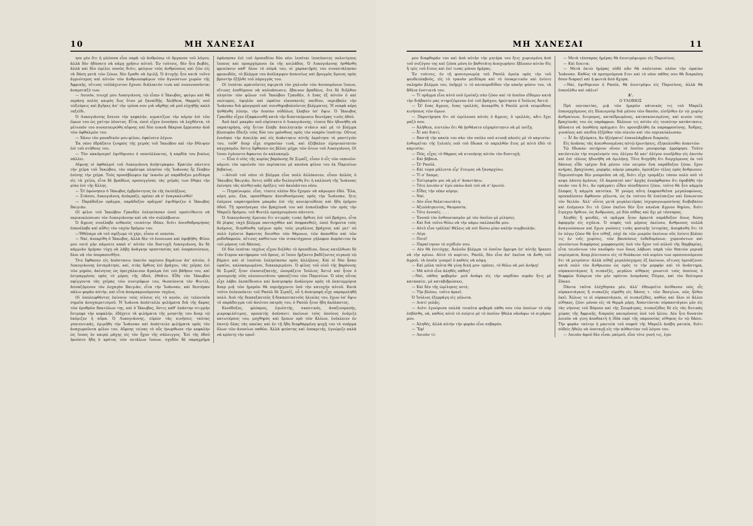10 ΜΗ ΧΑΝΕΣΑΙ
ησε μὲν ὅτι ἡ γλῶσσα εἶνε παρὰ τῷ ἀνθρώπῳ τὸ ὄργανον τοῦ λόγου, ἀλλὰ δὲν ἠδύνατο νὰ κάμῃ χρῆσιν αὐτοῦ. Ἐν τούτοις, δὲν ἦτο βωβός, ἀλλὰ καὶ δὲν ὡμίλει ποσῶς διότι, φεύγων τοὺς ἀνθρώπους καὶ ζῶν εἰς τὰ δάση μετὰ τῶν ζώων, δὲν ἔμαθε νὰ ὁμιλῇ. Ὁ ἀτυχὴς ἦτο κατὰ τοῦτο ἀγριώτερος καὶ αὐτῶν τῶν ἀνθρωποφάγων τῶν ἀγνώστων χωρῶν τῆς Ἀφρικῆς, οἵτινες τοὐλάχιστον ἔχουσι διάλεκτόν τινα καὶ συνεννοοῦνται ἀναμεταξύ των.
— Λοιπόν, πτωχέ μου Λυκογιάννη, τῷ εἶπεν ὁ Ἰάκωβος, φεύγω καὶ θὰ περάσῃ πολὺς καιρὸς ἕως ὅτου μὲ ξαναϊδῇς. Ἀλήθεια, θαρρεῖς ποῦ τὠξεύρεις καὶ βγῆκες ἀπ' τὴν τρύπα σου γιὰ νἄρθῃς νὰ μοῦ εὐχηθῇς καλὸ ταξεῖδι.
Ὁ Λυκογιάννης ἔσεισε τὴν κεφαλήν, κυματίζων τὴν κόμην ἐπὶ τῶν ὤμων του ὡς χαίτην λέοντος. Εἶτα, ὡσεὶ εἶχεν ἐννοήσει τὰ λεχθέντα, τὸ μέτωπόν του συνεσπειρώθη αἴφνης καὶ δύο πυκνὰ δάκρυα ἔρρευσαν ἀπὸ τῶν ὀφθαλμῶν του.
— Χάνω τὸν μοναδικόν μου φίλον, ἐφαίνετο λέγων.
Ἐκ νέου ἐδράξατο ζωηρῶς τῆς χειρὸς τοῦ Ἰακώβου καὶ τὴν ἔθλιψεν ἐπὶ τοῦ στήθους του.
— Τὸν κακόμοιρο! ἐψιθύρισεν ὁ νεοσύλλεκτος, ἡ καρδία του βιαίως πάλλει.
Αἴφνης οἱ ὀφθαλμοὶ τοῦ Λυκογιάννη ἀπήστραψαν. Κρατῶν πάντοτε τὴν χεῖρα τοῦ Ἰακώβου, τὸν παρέσυρε πλησίον τῆς Ἰωάννας ἧς ἔλαβεν ἐπίσης τὴν χεῖρα. Τοὺς προσέβλεψεν ἐφ' ἱκανὸν μὲ παράδοξον μειδίαμα εἰς τὰ χείλη, εἶτα δὲ βραδέως προσεγγίσας τὰς χεῖράς των ἔθηκε τὴν μίαν ἐπὶ τῆς ἄλλης.
— Ὦ! ἐφώνησεν ὁ Ἰάκωβος ἐμβρόντητος ἐκ τῆς ἐκπλήξεως.
— Στάσου, Λυκογιάννη, ἀνέκραξε, πρέπει νὰ σ' ἐναγκαλισθῶ!
— Παράδοξον πρᾶγμα, παράδοξον πρᾶγμα! ἐψιθύριζεν ὁ Ἰάκωβος Βαιγιάν.
Οἱ φίλοι τοῦ Ἰακώβου Γρανδὲν ἐπλησίασαν ὡσεὶ προὐτίθεντο νὰ περικυκλώσωσι τὸν Λυκογιάννην καὶ νὰ τὸν συλλάβωσιν.
Ὁ ἄγριος συνέλαβε πιθανῶς τοιαύτην ἰδέαν, διότι ὀπισθοδρομήσας ἐπανέλαβε καὶ αὖθις τὸν ταχὺν δρόμον του.
—Ἠθέλαμε νὰ τοῦ σφίξωμε τὸ χέρι, εἶπον οἱ νεανίαι.
— Ναί, ἀπεκρίθη ὁ Ἰάκωβος, ἀλλὰ δὲν τὸ ἐννοιωσε καὶ ἐφοβήθη. Φίλοι μου ποτὲ μὴν κάμνετε κακὸ σ' αὐτὸν τὸν δυστυχῆ Λυκογιάννη, ἂν δὲ κάμμιὰν ἡμέραν τύχῃ νὰ λάβῃ ἀνάγκην προστασίας καὶ ὑπερασπίσεως, ὅλοι νὰ τὸν ὑπερασπιθῆτε.
Ὅτε ἔφθασεν εἰς ἀπόστασιν ἑκατὸν περίπου βημάτων ἀπ' αὐτῶν, ὁ Λυκογιάννης ἐσταμάτησε, καί, στὰς ὄρθιος ἐπὶ βράχου, τὰς χεῖρας ἐπὶ τῶν μηρῶν, ἀκίνητος ὡς ὀρειχάλκινον ἄγαλμα ἐπὶ τοῦ βάθρου του, καὶ ἐστραμμένος πρὸς τὸ μέρος τῆς ὁδοῦ, ἐθεᾶτο. Εἶδε τὸν Ἰάκωβον σφίγγοντα τὰς χεῖρας τῶν συντρόφων του, θωπεύοντα τὸν Φιντέλ, ἀσπαζόμενον τὸν λοχαγὸν Βαιγιάν, εἶτα τὴν Ἰωάνναν, καὶ δευτέραν πάλιν φορὰν αὐτήν, καὶ εἶτα ἀπομακρυνόμενον ταχέως.
Οἱ ὑπολειφθέντες ἐκίνουν τοὺς πίλους εἰς τὸ κενόν, ὡς τελευταῖα σημεῖα ἀποχαιρετισμοῦ. Ἡ Ἰωάννα ἀπέστελλε φιλήματα διὰ τῆς ἄκρας τῶν ἐρυθρῶν δακτύλων της, καὶ ὁ Ἰάκωβος, ὅστις καθ' ἑκάστην στιγμὴν ἔστρεφε τὴν κεφαλήν, ἐδέχετο τὰ φιλήματα τῆς μνηστῆς του ἅπερ τῷ ἐκόμιζεν ἡ αὔρα. Ὁ Λυκογιάννης, εὑρὼν τὰς κινήσεις ταύτας γοητευτικάς, ἐμιμήθη τὴν Ἰωάνναν καὶ ἀπέστειλε φιλήματα πρὸς τὸν ἀναχωροῦντα φίλον του. Αἴφνης τείνας τὸ οὖς ἠνωρθωσε τὴν κεφαλὴν ὡς ἵππος ἐν καιρῷ μάχης εἰς τὸν ἦχον τῆς σάλπιγγος. Ἐπὶ τῆς ὁδοῦ ἠκούετο ἤδη ὁ κρότος τῶν πετάλων ἵππων, σχεδὸν δὲ παραχρῆμα ἐφάνησαν ἐπὶ τοῦ ὀροπεδίου δύο νέοι ἱππόται ἱππεύοντες πολυτίμους ἵππους καὶ προερχόμενοι ἐκ τῆς κοιλάδος. Ὁ Λυκογιάννης ἠσθάνθη φρικίασιν καθ' ὅλον τὸ σῶμά του, οἱ χαρακτῆρές του συνεστάλησαν φρικωδῶς, τὸ βλέμμα του ἀπέλαμψεν ἀπαισίως καὶ βρυγμὸς ὅμοιος πρὸς βροντὴν ἐξῆλθε τοῦ λάρυγγός του.
Οἱ ἱππόται κρατοῦντες σφιγκτὰ τὸν χαλινὸν τῶν ἀνυπομόνων ἵππων, οἵτινες ἐπεθύμουν νὰ καλπάσωσιν, ἔβαινον βραδέως, ὅτε δὲ διῆλθον πλησίον τῶν φίλων τοῦ Ἰακώβου Γρανδὲν, ὁ ἕνας ἐξ αὐτῶν ὁ καὶ νεώτερος, ὑψηλὸν καὶ ὡραῖον εἰκοσαετὲς παιδίον, περιέβαλε τὴν Ἰωάνναν διὰ φλογεροῦ καὶ σπινθηροβολοῦντος βλέμματος. Ἡ νεαρὰ κόρη ἠσθάνθη λύπην, τὴν ὁποίαν οὐδόλως ἔλαβεν ὑπ' ὄψιν. Ὁ Ἰάκωβος Γρανδὲν εἶχεν ἐξαφανισθῆ κατὰ τὴν διασταύρωσιν δευτέρας τινὸς ὁδοῦ.
Ἀπὸ ἐκεῖ μακρὰν ποῦ εὑρίσκετο ὁ Λυκογιάννης, τίποτε δὲν ἠδυνήθη νὰ παρατηρήσῃ, οὐχ ἧττον ἔλαβε ἀπειλητικὴν στάσιν καὶ μὲ τὸ βλέμμα βλοσυρὸν ἔδειξε τοὺς δύο του γρόνθους πρὸς τὸν νεαρὸν ἱππότην. Οὕτως ἐννόησε τὴν ἀπειλὴν καὶ εἰς ἀπάντησιν αὐτῆς ἐκρότησε τὸ μαστίγιόν του, τοῦθ' ὅπερ εἶχε σημασίαν τινά, καὶ ἐξέβαλεν εἰρηνικώτατον καγχασμόν, ὅστις ἔφθασεν ὡς βέλος μέχρι τῶν ὤτων τοῦ Λυκογιάννη. Οἱ ἵπποι ἐγένοντο ἄφαντοι ἐν καλπασμῷ.
— Εἶνε ὁ υἱὸς τῆς κυρίας βαρόννης δὲ Σιμαΐζ, εἶπεν ὁ εἷς τῶν νεανιῶν· κάμνει τὸν πρωϊνόν του περίπατον μὲ κανένα φίλον του ἐκ Παρισίων βεβαίως.
—Αὐτοῦ τοῦ νέου τὸ βλέμμα εἶνε πολὺ ἀλλόκοτον, εἶπεν ἁπλῶς ὁ Ἰάκωβος Βαιγιάν, ὅστις οὐδὲ κἂν διελογίσθη ὅτι ἡ καλλονὴ τῆς Ἰωάννας ἐκίνησε τάς αἰσθητικὰς ὀρέξεις τοῦ ἀκολάστου νέου.
— Πηγαίνωμεν, εἶπε, τίποτε πλέον δὲν ἔχομεν νὰ κάμωμεν ἐδῶ. Ἔλα, κόρη μου, ἔλα, προσέθηκεν ἀπευθυνόμενος πρὸς τὴν Ἰωάνναν, ἥτις ἐπέμενε παρατηροῦσα μακρὰν ἐπὶ τῆς κονιορτώδους καὶ ἤδη ἐρήμου ὁδοῦ. Τῇ προσήνεγκε τὸν βραχίονά του καὶ ἐπανέλαβον τὸν πρὸς τὴν Μαρεῖλ δρόμον, τοῦ Φιντὲλ προηγουμένου πάντοτε.
Ὁ Λυκογιάννης ἔμεινεν ἔτι στιγμάς τινας ὄρθιος ἐπὶ τοῦ βράχου, εἶτα δὲ ῥίψας ταχὺ βλέμμα πανταχόθεν καὶ ὀσφρανθείς, ὡσεὶ διηρώτα τοὺς ἀνέμους, διηυθύνθη τρέχων πρὸς τοὺς μεγάλους βράχους καὶ μετ' οὐ πολὺ ἐγένετο ἄφαντος ὄπισθεν τῶν θάμνων, τῶν ἀκανθῶν καὶ τῶν ροδοδαφνῶν, αἵτινες καθίστων τὸν στακτόχρουν γήλοφον ἀπρόσιτον ἐκ τοῦ μέρους τοῦ δάσους.
Οἱ δύο ἱππόται ταχέως εἶχον διέλθει τὸ ὀροπέδιον, ὅπως κατέλθωσι δὲ τὸν ἕτερον κατήφορον τοῦ ὄρους, οἱ ἵπποι ἤρξαντο βαδίζοντες σιγανῷ τῷ βήματι καὶ οἱ ἱππόται ἐπλησίασαν πρὸς ἀλλήλους. Καὶ οἱ δύο ἦσαν ὡραῖοι, καλοκαμωμένοι, διακεκριμένοι. Ὁ φίλος τοῦ υἱοῦ τῆς βαρόννης δὲ Σιμαΐζ ἦτον εἰκοσιεξαετής, ὠνομάζετο Ἰούλιος Ἀστιὲ καὶ ἦτον ὁ μονογενὴς υἱὸς πλουσιωτάτου τραπεζίτου τῶν Παρισίων. Ὁ νέος οὗτος εἶχε λάβει ἐκπαίδευσιν καὶ ἀνατροφὴν ἀνάλογον πρὸς τὰ ἑκατομμύρια ἅπερ μιᾷ τῶν ἡμερῶν θὰ περιήρχοντο ὑπὸ τὴν κατοχήν αὐτοῦ. Κατὰ τοῦτο ἐπλεονέκτει τοῦ Ραοὺλ δὲ Σιμαΐζ, οὗ ἡ ἀνατροφὴ εἶχε παραμεληθῆ πολύ. Ἀπὸ τῆς δεκαεξαετοῦς ἢ δεκαεπταετοῦς ἡλικίας του, ἔχων ὑπ' ὄψιν τὸ παράδειγμα τοῦ ἀσώτου πατρός του, ὁ Ραοὺλ ἦτον ἤδη ἀκόλαστος.
Κενόδοξος, φλύαρος, ἐγωϊστής, σκεπτικός, ἀναξιοπρεπής, μικροφιλότιμος, προπετὴς ἀπέναντι ἐκείνων τοὺς ὁποίους ἐνόμιζε κατωτέρους του, μοχθηρὸς καὶ ἔρπων πρὸ τῶν ἄλλων, ἐνέκλειεν ἐν ἑαυτῷ ὅλας τὰς κακίας καὶ ἐν τῇ ἤδη διεφθαρμένῃ ψυχῇ του τὸ σπέρμα ὅλων τῶν ἀνοσίων παθῶν. Ἀλλὰ ψεύστης καὶ ὑποκριτής, ἐγνώριζε καλὰ νὰ κρύπτῃ τὴν πρωΐ-
ΜΗ ΧΑΝΕΣΑΙ 11
μον διαφθοράν του καὶ ἀπὸ αὐτὴν τὴν μητέρα του ἥτις χωρισμένη ἀπὸ τοῦ συζύγου της καὶ ζῶσα μόνη ἐν βαθυτάτῃ ἀποχωρήσει ἔβλεπεν αὐτὸν δὶς ἢ τρὶς τοῦ ἔτους καὶ ἐπί τινας μόνον ἡμέρας.
Ἐν τούτοις, ἐν τῇ φυσιογνωμίᾳ τοῦ Ραοὺλ ὁμοίᾳ πρὸς τὴν τοῦ ψευδευλαβοῦς, εἰς τὸ τρανὸν μειδίαμα καὶ τὸ ὑποκριτικὸν καὶ ἐνίοτε σκληρὸν βλέμμα του, ὑπῆρχέ τι τὸ καταπροδίδον τὴν κακὴν φύσιν του, τὰ ἄθλια ἐνστικτά του.
— Τί πρᾶγμα εἶνε αὐτὸ ποῦ ἐμοίαζε σὰν ζῶον καὶ τὸ ὁποῖον εἴδομεν κατὰ τὴν διάβασίν μας στηριζόμενον ἐπὶ τοῦ βράχου; ἠρώτησεν ὁ Ἰούλιος Ἀστιέ.
— Ὦ! ἕνας ἄγριος, ἕνας τρελλός, ἀπεκρίθη ὁ Ραοὺλ μετὰ νευρώδους κινήσεως τῶν ὤμων.
— Παρετήρησα ὅτι σὲ ὡμίλουσε αὐτὸς ὁ ἄγριος, ὁ τρελλός, κἄτι ἔχει μαζύ σου.
— Ἀλήθεια, πιστεύω ὅτι θὰ ᾐσθάνετο εὐχαρίστησιν νὰ μὲ πνίξῃ.
— Ἆ! καὶ διατί;
— Βαστᾷ τὴν κακία του σὰν τὸν σκύλο ποῦ κτυπᾷ κάνεὶς μὲ τὸ καμτσίκι· ἐνθυμεῖται τῆς ξυλιαῖς ποῦ τοῦ ἔδωκα τὸ παρελθὸν ἔτος μὲ αὐτὸ ἐδῶ τὸ καμτσίκι.
— Πῶς, εἶχες τὸ θάρρος νὰ κτυπήσῃς αὐτὸν τὸν δυστυχῆ;
— Καὶ βέβαια.
— Ὦ! Ραοῦλ.
— Καὶ τώρα μάλιστα εἶμ' ἕτοιμος νὰ ξαναρχίσω.
— Τί σ' ἔκαμε;
— Ἐπίτρεψόν μοι νὰ μὴ σ' ἀπαντήσω.
— Τότε λοιπὸν κ' ἐγὼ παύω ἀπὸ τοῦ νὰ σ' ἐρωτῶ.
— Εἶδες τὴν νέαν κόρην;
— Ναί.
— Δὲν εἶνε θελκτικωτάτη;
— Ἀξιολάτρευτος, θαυμασία;
— Τότε ἐννοεῖς. . . .
— Ἐννοῶ τὸν ἐνθουσιασμὸν μὲ τὸν ὁποῖον μὲ μίλησες.
— Καὶ διὰ τοῦτο θέλω νὰ τὴν κάμω παλλακίδα μου.
— Αὐτὸ εἶνε τρέλλα! Θέλεις νὰ σοὶ δώσω μίαν καλὴν συμβουλήν;
— Λέγε.
— Ποτέ!
— Παραίτησον τὸ σχέδιόν σου.
— Δὲν θὰ ἐπιτύχῃς. Ἁπλοῦν βλέμμα τὸ ὁποῖον ἔρριψα ἐπ' αὐτῆς ἤρκεσε νὰ τὴν κρίνω. Αὐτὸ τὸ κορίτσι, Ραοῦλ, δὲν εἶνε ἀπ' ἐκεῖνα τὰ ἄνθη τοῦ ἀγροῦ, τὰ ὁποῖα 'μπορεῖ ὁ καθεὶς νὰ κόψῃ.
— Καὶ μόλα ταῦτα θὰ γίνῃ δική μου· πρέπει, τὸ θέλω νὰ μοὶ ἀνήκῃ!
— Μὰ αὐτὸ εἶνε ἀληθὲς πάθος!
—Ναί, πάθος φοβερὸν· μοῦ ἀνάψε εἰς τὴν καρδίαν πυρὰν ἥτις μὲ κατακαίει, μὲ καταβιβρώσκει,
— Καὶ δὲν τῆς ὡμίλησες ποτέ;
— Τὴν βλέπω, τοῦτο ἀρκεῖ.
Ὁ Ἰούλιος ἐξερράγη εἰς γέλωτα.
— Διατί γελᾷς;
— Διότι ἐγνώρισα πολλὰ τοιαῦτα φοβερὰ πάθη σου τῶν ὁποίων τὸ πῦρ ἐσβέσθη, νά, καθὼς αὐτὸ τὸ σπίρτο μὲ τὸ ὁποῖον ἤθελα νἀνάψω τὸ σιγάρον μου.
— Ἀληθές, ἀλλὰ αὐτὴν τὴν φορὰν εἶνε σοβαρόν.
— Ἔφ!
— Λοιπὸν τί;
— Μετὰ τέσσαρας ἡμέρας θὰ ἐπιστρέψωμεν εἰς Παρισίους.
— Καὶ ἔπειτα;
— Μετὰ ὀκτὼ ἡμέρας οὐδὲ κἂν θὰ σκέπτεσαι πλέον τὴν ὡραίαν Ἰωάνναν. Καθὼς τὰ προηγούμενα ἔτσι καὶ τὸ νέον πάθος σου θὰ διαρκέσῃ ὅσον διαρκεῖ καὶ ἡ φωτιὰ ἀπὸ ἄχυρα.
—Ναί, ἐψιθύρισεν ὁ Ραούλ, θὰ ἐπιστρέψω εἰς Παρισίους, ἀλλὰ θὰ ἐπανέλθω καὶ πάλιν!
Δ'.
Ο ΥΛΟΒΙΟΣ
Πρὸ πενταετίας, μιᾷ τῶν ἡμερῶν κάτοικός τις τοῦ Μαρεῖλ ἐπανερχόμενος εἰς Βλαινμοὺρ διὰ μέσου τῶν δασῶν, εἰσῆλθεν ἐν τῷ χωρίῳ ἀσθμαίνων, ἔντρομος, καταϊδρωμένος, κατασκονισμένος, καὶ κινῶν τοὺς βραχίονάς του ὡς παράφρων. Βλέπων τις αὐτὸν εἰς τοιαύτην κατάστασιν, ἠδύνατο νὰ ὑποθέσῃ πράγματι ὅτι προσεβλήθη ἐκ παραφροσύνης. Ἄνδρες, γυναῖκες καὶ παιδία ἐξῆλθον τῶν οἰκιῶν καὶ τὸν περιεκύκλωσαν.
— Ἆ! ἂν ἠξεύρατε, ἂν ἠξεύρατε! ἐπανελάμβανε διαρκῶς.
Εἰς ἁπάσας τὰς ἀπευθυνομένας αὐτῷ ἐρωτήσεις, ἐξηκολούθει ἀπαντῶν:
Τῷ ἔδωκαν ποτήριον οἴνου τὸ ὁποῖον μονορούφι ἐρρόφησε. Τοῦτο κατέστειλε τὴν συγκίνησίν του, ὀλίγον δὲ κατ' ὀλίγον συνῆλθεν εἰς ἑαυτὸν καὶ ἐπὶ τέλους ἠδυνήθη νὰ ὁμιλήσῃ. Τότε διηγήθη ὅτι διερχόμενος ἐκ τοῦ δάσους εἶδε τρέχον διὰ μέσου τῶν πετρῶν ἕνα παράδοξον ζῶον, ἔχον κνήμας, βραχίονας, μορφήν, κόμην μακράν, ὁμοιάζον τέλος πρὸς ἄνθρωπον. Περισσότερα δὲν μποροῦσε νὰ πῇ, διότι εἶχε τρομάξει τόσον πολὺ ποῦ τὸ κοψε λάσπη ἀμέσως. Οἱ ἀκροαταὶ κατ' ἀρχὰς ἐσκέφθησαν ὅτι ἐφοβήθη τὴν σκιάν του ἢ ὅτι, ἂν πράγματι εἶδεν οἱονδήποτε ζῶον, τοῦτο θὰ ἦτο κάμμία ἔλαφος ἢ κάμμία κατσίκα. Ἡ γνώμη αὕτη ἐκφρασθεῖσα μεγαλοφώνως, προεκάλεσεν ἄφθονον γέλωτα, ὡς ἐκ τούτου δὲ ἐπείπαιζον καὶ ἔσκωπτον τὸν δειλόν. Ἀλλ' οὗτος μετὰ μεγαλειτέρας ἰσχυρογνωμοσύνης διεβεβαίου καὶ ἐπέμενεν ὅτι τὸ ζῶον ἐκεῖνο δὲν ἦτο κανένα ἄγριον θηρίον, διότι ἔτρεχεν ὄρθιον, ὡς ἄνθρωπος, μὲ δύο πόδας καὶ ὄχι μὲ τέσσαρας.
Ἀληθὲς ἢ ψευδές, τὸ πρᾶγμα ἦτον ἀρκετὰ παράδοξον ὅπως δώσῃ ἀφορμὴν εἰς σχόλια. Ὁ σοφὸς τοῦ μέρους ἐκείνου, ἄνθρωπος πολλὰ ἀναγινώσκων καὶ ἔχων γνώσεις τινὰς φυσικῆς ἱστορίας, ἀπεφάνθη ὅτι τὸ ἐν λόγῳ ζῶον θὰ ἦτο πίθηξ, οὐχὶ ἐκ τῶν μικρῶν ἐκείνων οὓς ἐνίοτε βλέπει τις ἐν τοῖς χωρίοις, τῶν βαναύσως ἐνδεδυμένων, χορευόντων καὶ ποιούντων διαφόρους μορφασμοὺς ὑπὸ τὸν ἦχον τοῦ αὐλοῦ τῆς Βαρβαρίας, εἶτα τεινόντων τὸν σκοῦφόν των ὅπως λάβωσι παρὰ τῶν θεατῶν μερικὰ νομίσματα, ἅπερ ῥίπτουσιν εἰς τὸ θυλάκιον τοῦ κυρίου των προσποιούμενοι ὅτι τὰ μετρῶσιν· ἀλλὰ πίθηξ μεγαλόσχημος ἐξ ἐκείνων, οἵτινες ὁμοιάζουσι κατὰ πολὺ τὸν ἄνθρωπον ὡς πρὸς τε τὴν μορφὴν καὶ τὸ ἀνάστημα, οὐρακουτάγκος ἢ σιπανζὲς, μεγάλοι πίθηκες γνωστοὶ τοὺς ὁποίους ὁ Βυφφὼν διέκρινε τὸν μὲν πρῶτον ὀνομάσας Πόγκο, καὶ τὸν δεύτερον Ζόκκο.
Πάντα ταῦτα ἐλέχθησαν μέν, ἀλλ' ἐθεωρεῖτο ἀπίθανον πῶς εἷς οὐρακοτάγκος ἢ σιπανζὲς εὑρέθη εἰς δάσος τ. τῶν Βοσγίων, πῶς ἦλθεν ἐκεῖ; Ἄλλως τε οἱ οὐρακοτάγκοι, οἱ σιπανζέδες, καθὼς καὶ ὅλοι οἱ ἄλλοι πίθηκες, ζῶσι μόνον εἰς τὰ θερμὰ μέρη. Ἀπαντῶνται οὐρακοτάγκοι μὲν εἰς τὰς νήσους τοῦ Βόρνεο καὶ τῆς Σουμάτρας, σιπανζέδες δὲ εἰς τὰς δυτικὰς χώρας τῆς Ἀφρικῆς, διαρκῶς καιομένους ὑπὸ τοῦ ἡλίου. Δὲν ἦτο δυνατὸν λοιπὸν νὰ γίνῃ ἀποδεκτὴ ἡ ἰδέα περὶ τῆς παρουσίας πίθηκος ἐν τῷ δάσει. Τὴν φορὰν ταύτην ἡ μαντεία τοῦ σοφοῦ τῆς Μαρεῖλ ἀπέβη ματαία, διότι οὐδεὶς ἤθελε νὰ ὑποταγῇ εἰς τὴν αὐθεντίαν τοῦ λόγου του.
— Λοιπὸν ἀφοῦ δὲν εἶναι μαϊμοῦ, εἶπε τότε γυνή τις, ἐγὼ